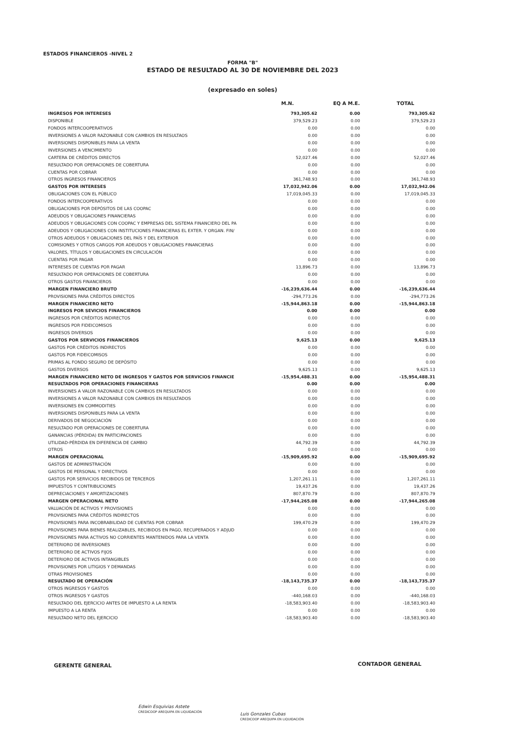ESTADOS FINANCIEROS -NIVEL 2
FORMA "B"
ESTADO DE RESULTADO AL 30 DE NOVIEMBRE DEL 2023
(expresado en soles)
| | M.N. | EQ A M.E. | TOTAL |
| --- | --- | --- | --- |
| INGRESOS POR INTERESES | 793,305.62 | 0.00 | 793,305.62 |
| DISPONIBLE | 379,529.23 | 0.00 | 379,529.23 |
| FONDOS INTERCOOPERATIVOS | 0.00 | 0.00 | 0.00 |
| INVERSIONES A VALOR RAZONABLE CON CAMBIOS EN RESULTAOS | 0.00 | 0.00 | 0.00 |
| INVERSIONES DISPONIBLES PARA LA VENTA | 0.00 | 0.00 | 0.00 |
| INVERSIONES A VENCIMIENTO | 0.00 | 0.00 | 0.00 |
| CARTERA DE CRÉDITOS DIRECTOS | 52,027.46 | 0.00 | 52,027.46 |
| RESULTADO POR OPERACIONES DE COBERTURA | 0.00 | 0.00 | 0.00 |
| CUENTAS POR COBRAR | 0.00 | 0.00 | 0.00 |
| OTROS INGRESOS FINANCIEROS | 361,748.93 | 0.00 | 361,748.93 |
| GASTOS POR INTERESES | 17,032,942.06 | 0.00 | 17,032,942.06 |
| OBLIGACIONES CON EL PÚBLICO | 17,019,045.33 | 0.00 | 17,019,045.33 |
| FONDOS INTERCOOPERATIVOS | 0.00 | 0.00 | 0.00 |
| OBLIGACIONES POR DEPÓSITOS DE LAS COOPAC | 0.00 | 0.00 | 0.00 |
| ADEUDOS Y OBLIGACIONES FINANCIERAS | 0.00 | 0.00 | 0.00 |
| ADEUDOS Y OBLIGACIONES CON COOPAC Y EMPRESAS DEL SISTEMA FINANCIERO DEL PA | 0.00 | 0.00 | 0.00 |
| ADEUDOS Y OBLIGACIONES CON INSTITUCIONES FINANCIERAS EL EXTER. Y ORGAN. FIN/ | 0.00 | 0.00 | 0.00 |
| OTROS ADEUDOS Y OBLIGACIONES DEL PAÍS Y DEL EXTERIOR | 0.00 | 0.00 | 0.00 |
| COMISIONES Y OTROS CARGOS POR ADEUDOS Y OBLIGACIONES FINANCIERAS | 0.00 | 0.00 | 0.00 |
| VALORES, TÍTULOS Y OBLIGACIONES EN CIRCULACIÓN | 0.00 | 0.00 | 0.00 |
| CUENTAS POR PAGAR | 0.00 | 0.00 | 0.00 |
| INTERESES DE CUENTAS POR PAGAR | 13,896.73 | 0.00 | 13,896.73 |
| RESULTADO POR OPERACIONES DE COBERTURA | 0.00 | 0.00 | 0.00 |
| OTROS GASTOS FINANCIEROS | 0.00 | 0.00 | 0.00 |
| MARGEN FINANCIERO BRUTO | -16,239,636.44 | 0.00 | -16,239,636.44 |
| PROVISIONES PARA CRÉDITOS DIRECTOS | -294,773.26 | 0.00 | -294,773.26 |
| MARGEN FINANCIERO NETO | -15,944,863.18 | 0.00 | -15,944,863.18 |
| INGRESOS POR SEVICIOS FINANCIEROS | 0.00 | 0.00 | 0.00 |
| INGRESOS POR CRÉDITOS INDIRECTOS | 0.00 | 0.00 | 0.00 |
| INGRESOS POR FIDEICOMISOS | 0.00 | 0.00 | 0.00 |
| INGRESOS DIVERSOS | 0.00 | 0.00 | 0.00 |
| GASTOS POR SERVICIOS FINANCIEROS | 9,625.13 | 0.00 | 9,625.13 |
| GASTOS POR CRÉDITOS INDIRECTOS | 0.00 | 0.00 | 0.00 |
| GASTOS POR FIDEICOMISOS | 0.00 | 0.00 | 0.00 |
| PRIMAS AL FONDO SEGURO DE DEPÓSITO | 0.00 | 0.00 | 0.00 |
| GASTOS DIVERSOS | 9,625.13 | 0.00 | 9,625.13 |
| MARGEN FINANCIERO NETO DE INGRESOS Y GASTOS POR SERVICIOS FINANCIE | -15,954,488.31 | 0.00 | -15,954,488.31 |
| RESULTADOS POR OPERACIONES FINANCIERAS | 0.00 | 0.00 | 0.00 |
| INVERSIONES A VALOR RAZONABLE CON CAMBIOS EN RESULTADOS | 0.00 | 0.00 | 0.00 |
| INVERSIONES A VALOR RAZONABLE CON CAMBIOS EN RESULTADOS | 0.00 | 0.00 | 0.00 |
| INVERSIONES EN COMMODITIES | 0.00 | 0.00 | 0.00 |
| INVERSIONES DISPONIBLES PARA LA VENTA | 0.00 | 0.00 | 0.00 |
| DERIVADOS DE NEGOCIACIÓN | 0.00 | 0.00 | 0.00 |
| RESULTADO POR OPERACIONES DE COBERTURA | 0.00 | 0.00 | 0.00 |
| GANANCIAS (PÉRDIDA) EN PARTICIPACIONES | 0.00 | 0.00 | 0.00 |
| UTILIDAD-PÉRDIDA EN DIFERENCIA DE CAMBIO | 44,792.39 | 0.00 | 44,792.39 |
| OTROS | 0.00 | 0.00 | 0.00 |
| MARGEN OPERACIONAL | -15,909,695.92 | 0.00 | -15,909,695.92 |
| GASTOS DE ADMINISTRACIÓN | 0.00 | 0.00 | 0.00 |
| GASTOS DE PERSONAL Y DIRECTIVOS | 0.00 | 0.00 | 0.00 |
| GASTOS POR SERVICIOS RECIBIDOS DE TERCEROS | 1,207,261.11 | 0.00 | 1,207,261.11 |
| IMPUESTOS Y CONTRIBUCIONES | 19,437.26 | 0.00 | 19,437.26 |
| DEPRECIACIONES Y AMORTIZACIONES | 807,870.79 | 0.00 | 807,870.79 |
| MARGEN OPERACIONAL NETO | -17,944,265.08 | 0.00 | -17,944,265.08 |
| VALUACIÓN DE ACTIVOS Y PROVISIONES | 0.00 | 0.00 | 0.00 |
| PROVISIONES PARA CRÉDITOS INDIRECTOS | 0.00 | 0.00 | 0.00 |
| PROVISIONES PARA INCOBRABILIDAD DE CUENTAS POR COBRAR | 199,470.29 | 0.00 | 199,470.29 |
| PROVISIONES PARA BIENES REALIZABLES, RECIBIDOS EN PAGO, RECUPERADOS Y ADJUD | 0.00 | 0.00 | 0.00 |
| PROVISIONES PARA ACTIVOS NO CORRIENTES MANTENIDOS PARA LA VENTA | 0.00 | 0.00 | 0.00 |
| DETERIORO DE INVERSIONES | 0.00 | 0.00 | 0.00 |
| DETERIORO DE ACTIVOS FIJOS | 0.00 | 0.00 | 0.00 |
| DETERIORO DE ACTIVOS INTANGIBLES | 0.00 | 0.00 | 0.00 |
| PROVISIONES POR LITIGIOS Y DEMANDAS | 0.00 | 0.00 | 0.00 |
| OTRAS PROVISIONES | 0.00 | 0.00 | 0.00 |
| RESULTADO DE OPERACIÓN | -18,143,735.37 | 0.00 | -18,143,735.37 |
| OTROS INGRESOS Y GASTOS | 0.00 | 0.00 | 0.00 |
| OTROS INGRESOS Y GASTOS | -440,168.03 | 0.00 | -440,168.03 |
| RESULTADO DEL EJERCICIO ANTES DE IMPUESTO A LA RENTA | -18,583,903.40 | 0.00 | -18,583,903.40 |
| IMPUESTO A LA RENTA | 0.00 | 0.00 | 0.00 |
| RESULTADO NETO DEL EJERCICIO | -18,583,903.40 | 0.00 | -18,583,903.40 |
GERENTE GENERAL CONTADOR GENERAL
Edwin Esquivias Astete
CREDICOOP AREQUIPA EN LIQUIDACIÓN
Luis Gonzales Cubas
CREDICOOP AREQUIPA EN LIQUIDACIÓN